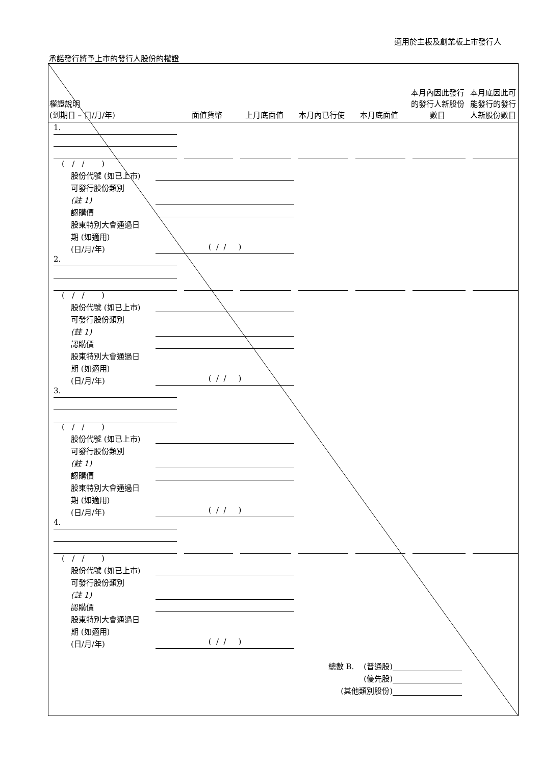適用於主板及創業板上市發行人
承諾發行將予上市的發行人股份的權證
| 權證說明 (到期日 – 日/月/年) | 面值貨幣 | 上月底面值 | 本月內已行使 | 本月底面值 | 本月內因此發行的發行人新股份數目 | 本月底因此可能發行的發行人新股份數目 |
| --- | --- | --- | --- | --- | --- | --- |
| 1. | | | | | | |
| ( / / ) 股份代號 (如已上市) 可發行股份類別 (註 1) 認購價 股東特別大會通過日 期 (如適用) (日/月/年) ( / / ) | | | | | | |
| 2. | | | | | | |
| ( / / ) 股份代號 (如已上市) 可發行股份類別 (註 1) 認購價 股東特別大會通過日 期 (如適用) (日/月/年) ( / / ) | | | | | | |
| 3. | | | | | | |
| ( / / ) 股份代號 (如已上市) 可發行股份類別 (註 1) 認購價 股東特別大會通過日 期 (如適用) (日/月/年) ( / / ) | | | | | | |
| 4. | | | | | | |
| ( / / ) 股份代號 (如已上市) 可發行股份類別 (註 1) 認購價 股東特別大會通過日 期 (如適用) (日/月/年) ( / / ) | | | | | | |
| 總數 B. (普通股) (優先股) (其他類別股份) | | | | | | |